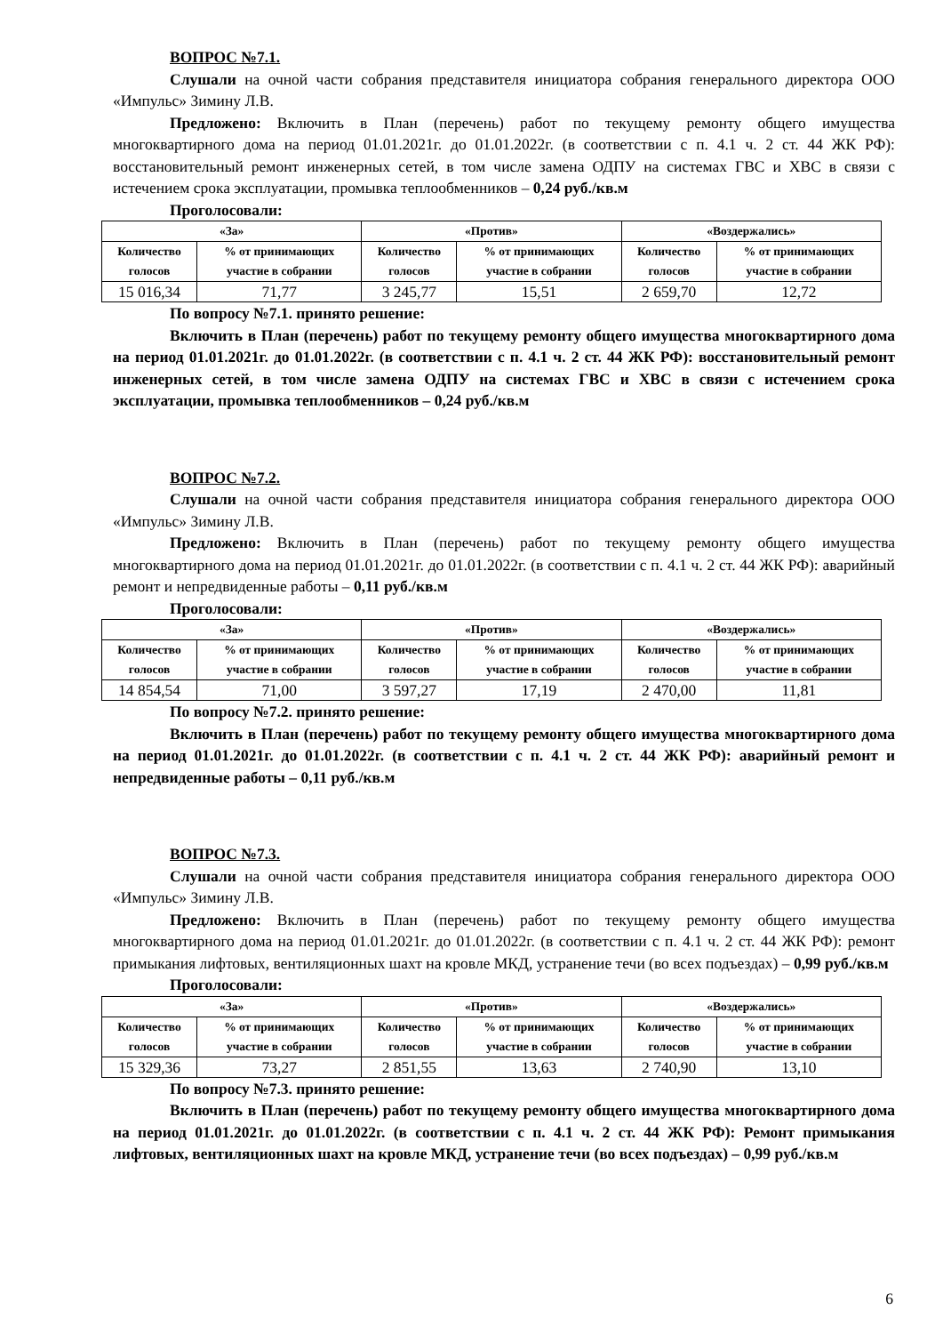ВОПРОС №7.1.
Слушали на очной части собрания представителя инициатора собрания генерального директора ООО «Импульс» Зимину Л.В.
Предложено: Включить в План (перечень) работ по текущему ремонту общего имущества многоквартирного дома на период 01.01.2021г. до 01.01.2022г. (в соответствии с п. 4.1 ч. 2 ст. 44 ЖК РФ): восстановительный ремонт инженерных сетей, в том числе замена ОДПУ на системах ГВС и ХВС в связи с истечением срока эксплуатации, промывка теплообменников – 0,24 руб./кв.м
Проголосовали:
| «За» | | «Против» | | «Воздержались» | |
| --- | --- | --- | --- | --- | --- |
| Количество голосов | % от принимающих участие в собрании | Количество голосов | % от принимающих участие в собрании | Количество голосов | % от принимающих участие в собрании |
| 15 016,34 | 71,77 | 3 245,77 | 15,51 | 2 659,70 | 12,72 |
По вопросу №7.1. принято решение:
Включить в План (перечень) работ по текущему ремонту общего имущества многоквартирного дома на период 01.01.2021г. до 01.01.2022г. (в соответствии с п. 4.1 ч. 2 ст. 44 ЖК РФ): восстановительный ремонт инженерных сетей, в том числе замена ОДПУ на системах ГВС и ХВС в связи с истечением срока эксплуатации, промывка теплообменников – 0,24 руб./кв.м
ВОПРОС №7.2.
Слушали на очной части собрания представителя инициатора собрания генерального директора ООО «Импульс» Зимину Л.В.
Предложено: Включить в План (перечень) работ по текущему ремонту общего имущества многоквартирного дома на период 01.01.2021г. до 01.01.2022г. (в соответствии с п. 4.1 ч. 2 ст. 44 ЖК РФ): аварийный ремонт и непредвиденные работы – 0,11 руб./кв.м
Проголосовали:
| «За» | | «Против» | | «Воздержались» | |
| --- | --- | --- | --- | --- | --- |
| Количество голосов | % от принимающих участие в собрании | Количество голосов | % от принимающих участие в собрании | Количество голосов | % от принимающих участие в собрании |
| 14 854,54 | 71,00 | 3 597,27 | 17,19 | 2 470,00 | 11,81 |
По вопросу №7.2. принято решение:
Включить в План (перечень) работ по текущему ремонту общего имущества многоквартирного дома на период 01.01.2021г. до 01.01.2022г. (в соответствии с п. 4.1 ч. 2 ст. 44 ЖК РФ): аварийный ремонт и непредвиденные работы – 0,11 руб./кв.м
ВОПРОС №7.3.
Слушали на очной части собрания представителя инициатора собрания генерального директора ООО «Импульс» Зимину Л.В.
Предложено: Включить в План (перечень) работ по текущему ремонту общего имущества многоквартирного дома на период 01.01.2021г. до 01.01.2022г. (в соответствии с п. 4.1 ч. 2 ст. 44 ЖК РФ): ремонт примыкания лифтовых, вентиляционных шахт на кровле МКД, устранение течи (во всех подъездах) – 0,99 руб./кв.м
Проголосовали:
| «За» | | «Против» | | «Воздержались» | |
| --- | --- | --- | --- | --- | --- |
| Количество голосов | % от принимающих участие в собрании | Количество голосов | % от принимающих участие в собрании | Количество голосов | % от принимающих участие в собрании |
| 15 329,36 | 73,27 | 2 851,55 | 13,63 | 2 740,90 | 13,10 |
По вопросу №7.3. принято решение:
Включить в План (перечень) работ по текущему ремонту общего имущества многоквартирного дома на период 01.01.2021г. до 01.01.2022г. (в соответствии с п. 4.1 ч. 2 ст. 44 ЖК РФ): Ремонт примыкания лифтовых, вентиляционных шахт на кровле МКД, устранение течи (во всех подъездах) – 0,99 руб./кв.м
6